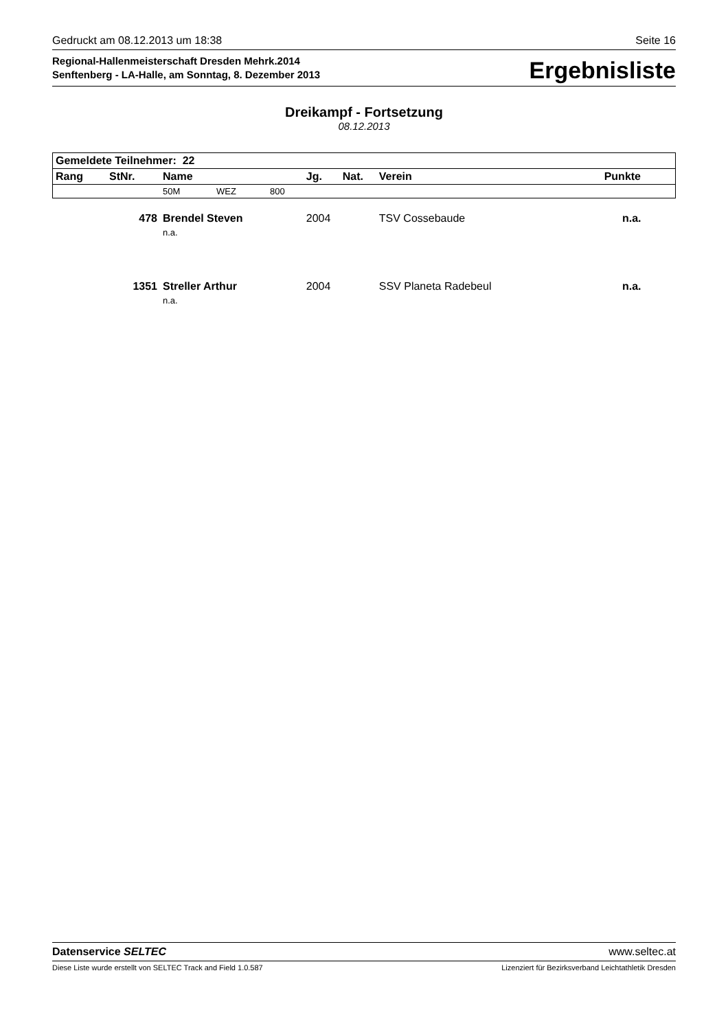Gedruckt am 08.12.2013 um 18:38 Seite 16
Regional-Hallenmeisterschaft Dresden Mehrk.2014
Senftenberg - LA-Halle, am Sonntag, 8. Dezember 2013
Ergebnisliste
Dreikampf - Fortsetzung
08.12.2013
| Gemeldete Teilnehmer: 22 | | | | | | | |
| --- | --- | --- | --- | --- | --- | --- | --- |
| Rang | StNr. | Name | | | Jg. | Nat. | Verein Punkte |
| | | 50M | WEZ | 800 | | | |
| | 478 | Brendel Steven | | | 2004 | | TSV Cossebaude n.a. |
| | | n.a. | | | | | |
| | 1351 | Streller Arthur | | | 2004 | | SSV Planeta Radebeul n.a. |
| | | n.a. | | | | | |
Datenservice SELTEC www.seltec.at
Diese Liste wurde erstellt von SELTEC Track and Field 1.0.587 Lizenziert für Bezirksverband Leichtathletik Dresden